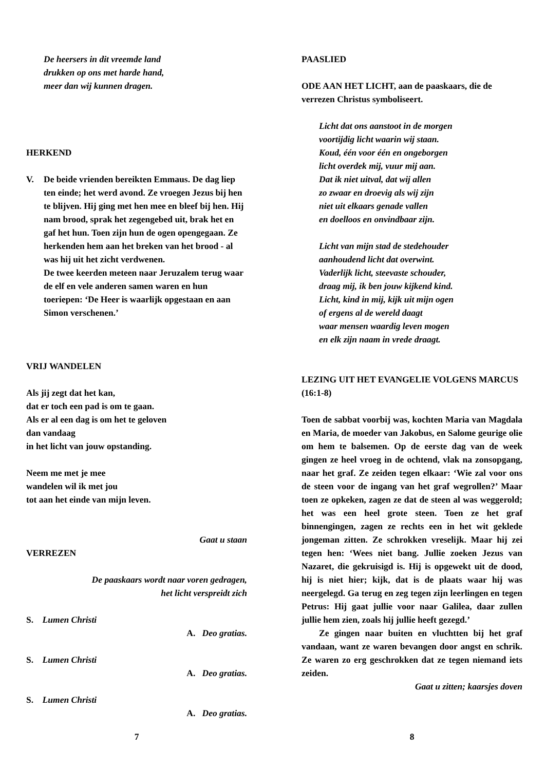De heersers in dit vreemde land
drukken op ons met harde hand,
meer dan wij kunnen dragen.
HERKEND
V. De beide vrienden bereikten Emmaus. De dag liep ten einde; het werd avond. Ze vroegen Jezus bij hen te blijven. Hij ging met hen mee en bleef bij hen. Hij nam brood, sprak het zegengebed uit, brak het en gaf het hun. Toen zijn hun de ogen opengegaan. Ze herkenden hem aan het breken van het brood - al was hij uit het zicht verdwenen.
De twee keerden meteen naar Jeruzalem terug waar de elf en vele anderen samen waren en hun toeriepen: ‘De Heer is waarlijk opgestaan en aan Simon verschenen.’
VRIJ WANDELEN
Als jij zegt dat het kan,
dat er toch een pad is om te gaan.
Als er al een dag is om het te geloven
dan vandaag
in het licht van jouw opstanding.
Neem me met je mee
wandelen wil ik met jou
tot aan het einde van mijn leven.
Gaat u staan
VERREZEN
De paaskaars wordt naar voren gedragen,
het licht verspreidt zich
S. Lumen Christi
A. Deo gratias.
S. Lumen Christi
A. Deo gratias.
S. Lumen Christi
A. Deo gratias.
7
PAASLIED
ODE AAN HET LICHT, aan de paaskaars, die de verrezen Christus symboliseert.
Licht dat ons aanstoot in de morgen
voortijdig licht waarin wij staan.
Koud, één voor één en ongeborgen
licht overdek mij, vuur mij aan.
Dat ik niet uitval, dat wij allen
zo zwaar en droevig als wij zijn
niet uit elkaars genade vallen
en doelloos en onvindbaar zijn.
Licht van mijn stad de stedehouder
aanhoudend licht dat overwint.
Vaderlijk licht, steevaste schouder,
draag mij, ik ben jouw kijkend kind.
Licht, kind in mij, kijk uit mijn ogen
of ergens al de wereld daagt
waar mensen waardig leven mogen
en elk zijn naam in vrede draagt.
LEZING UIT HET EVANGELIE VOLGENS MARCUS (16:1-8)
Toen de sabbat voorbij was, kochten Maria van Magdala en Maria, de moeder van Jakobus, en Salome geurige olie om hem te balsemen. Op de eerste dag van de week gingen ze heel vroeg in de ochtend, vlak na zonsopgang, naar het graf. Ze zeiden tegen elkaar: ‘Wie zal voor ons de steen voor de ingang van het graf wegrollen?’ Maar toen ze opkeken, zagen ze dat de steen al was weggerold; het was een heel grote steen. Toen ze het graf binnengingen, zagen ze rechts een in het wit geklede jongeman zitten. Ze schrokken vreselijk. Maar hij zei tegen hen: ‘Wees niet bang. Jullie zoeken Jezus van Nazaret, die gekruisigd is. Hij is opgewekt uit de dood, hij is niet hier; kijk, dat is de plaats waar hij was neergelegd. Ga terug en zeg tegen zijn leerlingen en tegen Petrus: Hij gaat jullie voor naar Galilea, daar zullen jullie hem zien, zoals hij jullie heeft gezegd.’
Ze gingen naar buiten en vluchtten bij het graf vandaan, want ze waren bevangen door angst en schrik. Ze waren zo erg geschrokken dat ze tegen niemand iets zeiden.
Gaat u zitten; kaarsjes doven
8